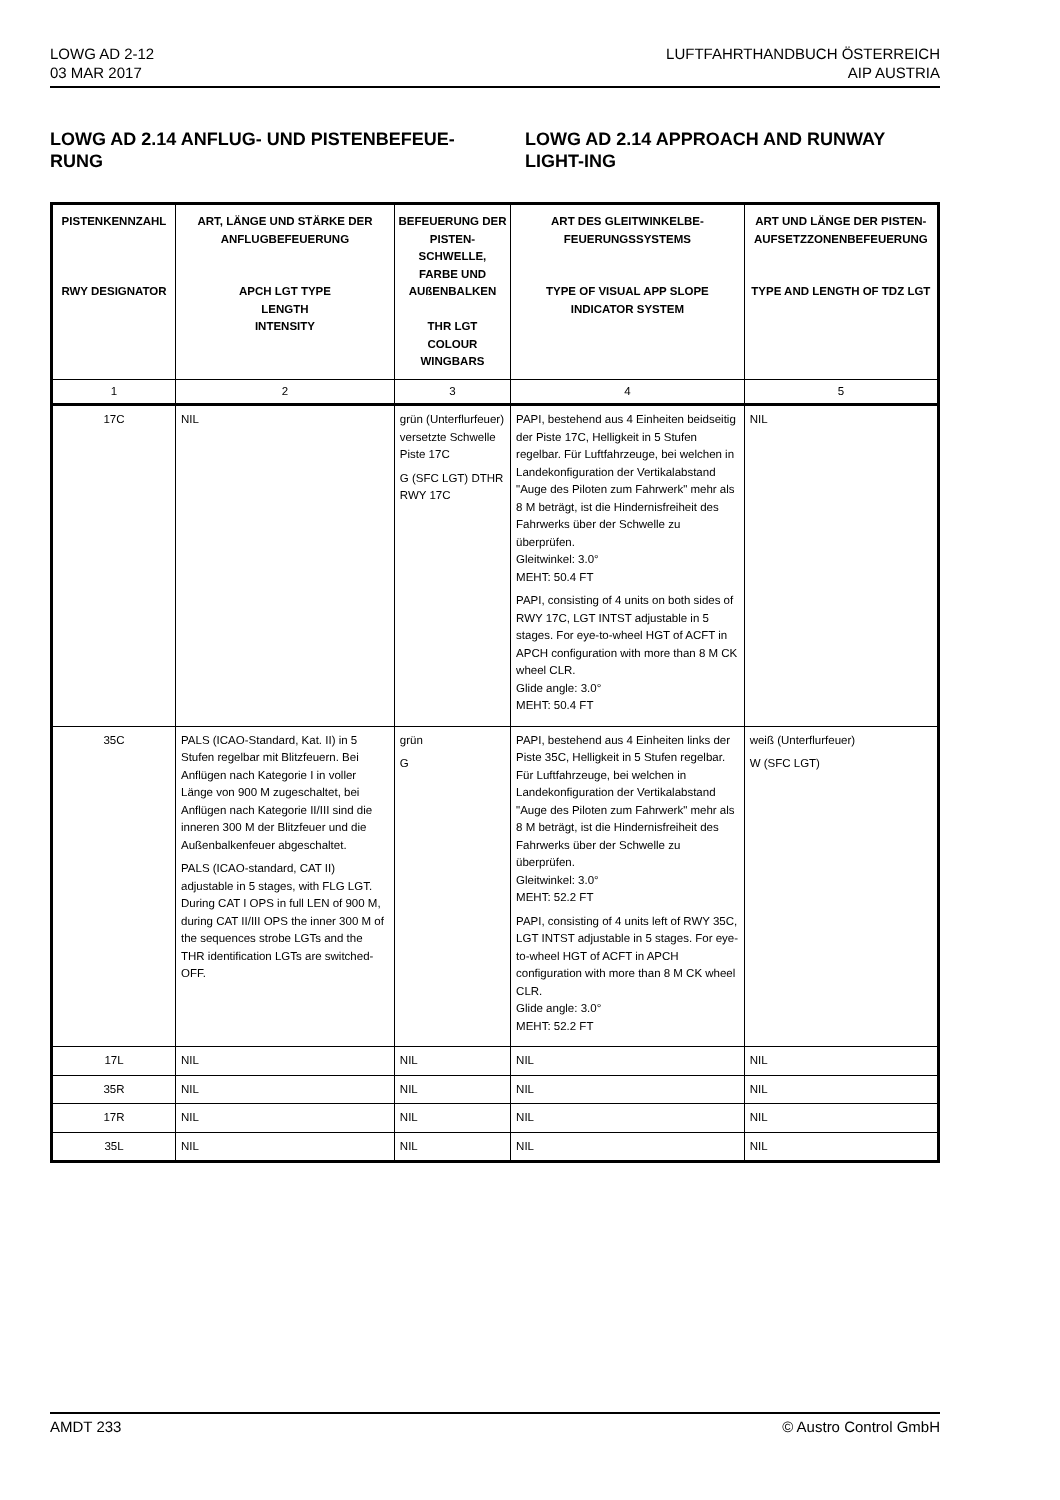LOWG AD 2-12
03 MAR 2017
LUFTFAHRTHANDBUCH ÖSTERREICH
AIP AUSTRIA
LOWG AD 2.14 ANFLUG- UND PISTENBEFEUE-RUNG
LOWG AD 2.14 APPROACH AND RUNWAY LIGHT-ING
| PISTENKENNZAHL RWY DESIGNATOR | ART, LÄNGE UND STÄRKE DER ANFLUGBEFEUERUNG APCH LGT TYPE LENGTH INTENSITY | BEFEUERUNG DER PISTEN-SCHWELLE, FARBE UND AUßENBALKEN THR LGT COLOUR WINGBARS | ART DES GLEITWINKELBE-FEUERUNGSSYSTEMS TYPE OF VISUAL APP SLOPE INDICATOR SYSTEM | ART UND LÄNGE DER PISTEN-AUFSETZZONENBEFEUERUNG TYPE AND LENGTH OF TDZ LGT |
| --- | --- | --- | --- | --- |
| 1 | 2 | 3 | 4 | 5 |
| 17C | NIL | grün (Unterflurfeuer) versetzte Schwelle Piste 17C G (SFC LGT) DTHR RWY 17C | PAPI, bestehend aus 4 Einheiten beidseitig der Piste 17C, Helligkeit in 5 Stufen regelbar. Für Luftfahrzeuge, bei welchen in Landekonfiguration der Vertikalabstand "Auge des Piloten zum Fahrwerk" mehr als 8 M beträgt, ist die Hindernisfreiheit des Fahrwerks über der Schwelle zu überprüfen. Gleitwinkel: 3.0° MEHT: 50.4 FT PAPI, consisting of 4 units on both sides of RWY 17C, LGT INTST adjustable in 5 stages. For eye-to-wheel HGT of ACFT in APCH configuration with more than 8 M CK wheel CLR. Glide angle: 3.0° MEHT: 50.4 FT | NIL |
| 35C | PALS (ICAO-Standard, Kat. II) in 5 Stufen regelbar mit Blitzfeuern. Bei Anflügen nach Kategorie I in voller Länge von 900 M zugeschaltet, bei Anflügen nach Kategorie II/III sind die inneren 300 M der Blitzfeuer und die Außenbalkenfeuer abgeschaltet. PALS (ICAO-standard, CAT II) adjustable in 5 stages, with FLG LGT. During CAT I OPS in full LEN of 900 M, during CAT II/III OPS the inner 300 M of the sequences strobe LGTs and the THR identification LGTs are switched-OFF. | grün G | PAPI, bestehend aus 4 Einheiten links der Piste 35C, Helligkeit in 5 Stufen regelbar. Für Luftfahrzeuge, bei welchen in Landekonfiguration der Vertikalabstand "Auge des Piloten zum Fahrwerk" mehr als 8 M beträgt, ist die Hindernisfreiheit des Fahrwerks über der Schwelle zu überprüfen. Gleitwinkel: 3.0° MEHT: 52.2 FT PAPI, consisting of 4 units left of RWY 35C, LGT INTST adjustable in 5 stages. For eye-to-wheel HGT of ACFT in APCH configuration with more than 8 M CK wheel CLR. Glide angle: 3.0° MEHT: 52.2 FT | weiß (Unterflurfeuer) W (SFC LGT) |
| 17L | NIL | NIL | NIL | NIL |
| 35R | NIL | NIL | NIL | NIL |
| 17R | NIL | NIL | NIL | NIL |
| 35L | NIL | NIL | NIL | NIL |
AMDT 233 © Austro Control GmbH